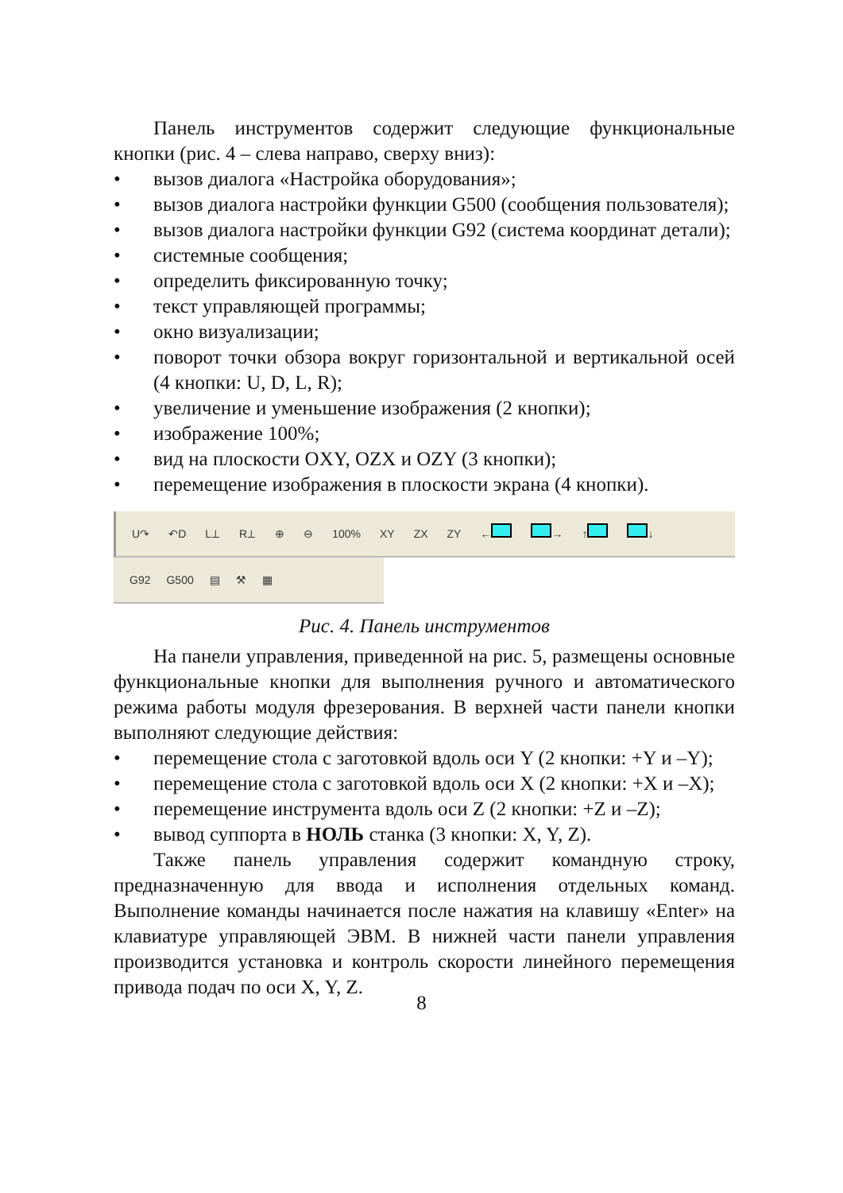Панель инструментов содержит следующие функциональные кнопки (рис. 4 – слева направо, сверху вниз):
• вызов диалога «Настройка оборудования»;
• вызов диалога настройки функции G500 (сообщения пользователя);
• вызов диалога настройки функции G92 (система координат детали);
• системные сообщения;
• определить фиксированную точку;
• текст управляющей программы;
• окно визуализации;
• поворот точки обзора вокруг горизонтальной и вертикальной осей (4 кнопки: U, D, L, R);
• увеличение и уменьшение изображения (2 кнопки);
• изображение 100%;
• вид на плоскости OXY, OZX и OZY (3 кнопки);
• перемещение изображения в плоскости экрана (4 кнопки).
U↷ ↶D L⟂ R⟂ ⊕ ⊖ 100% XY ZX ZY ← → ↑ ↓
G92 G500 ▤ ⚒ ▦
Рис. 4. Панель инструментов
На панели управления, приведенной на рис. 5, размещены основные функциональные кнопки для выполнения ручного и автоматического режима работы модуля фрезерования. В верхней части панели кнопки выполняют следующие действия:
• перемещение стола с заготовкой вдоль оси Y (2 кнопки: +Y и –Y);
• перемещение стола с заготовкой вдоль оси X (2 кнопки: +X и –X);
• перемещение инструмента вдоль оси Z (2 кнопки: +Z и –Z);
• вывод суппорта в НОЛЬ станка (3 кнопки: X, Y, Z).
Также панель управления содержит командную строку, предназначенную для ввода и исполнения отдельных команд. Выполнение команды начинается после нажатия на клавишу «Enter» на клавиатуре управляющей ЭВМ. В нижней части панели управления производится установка и контроль скорости линейного перемещения привода подач по оси X, Y, Z.
8